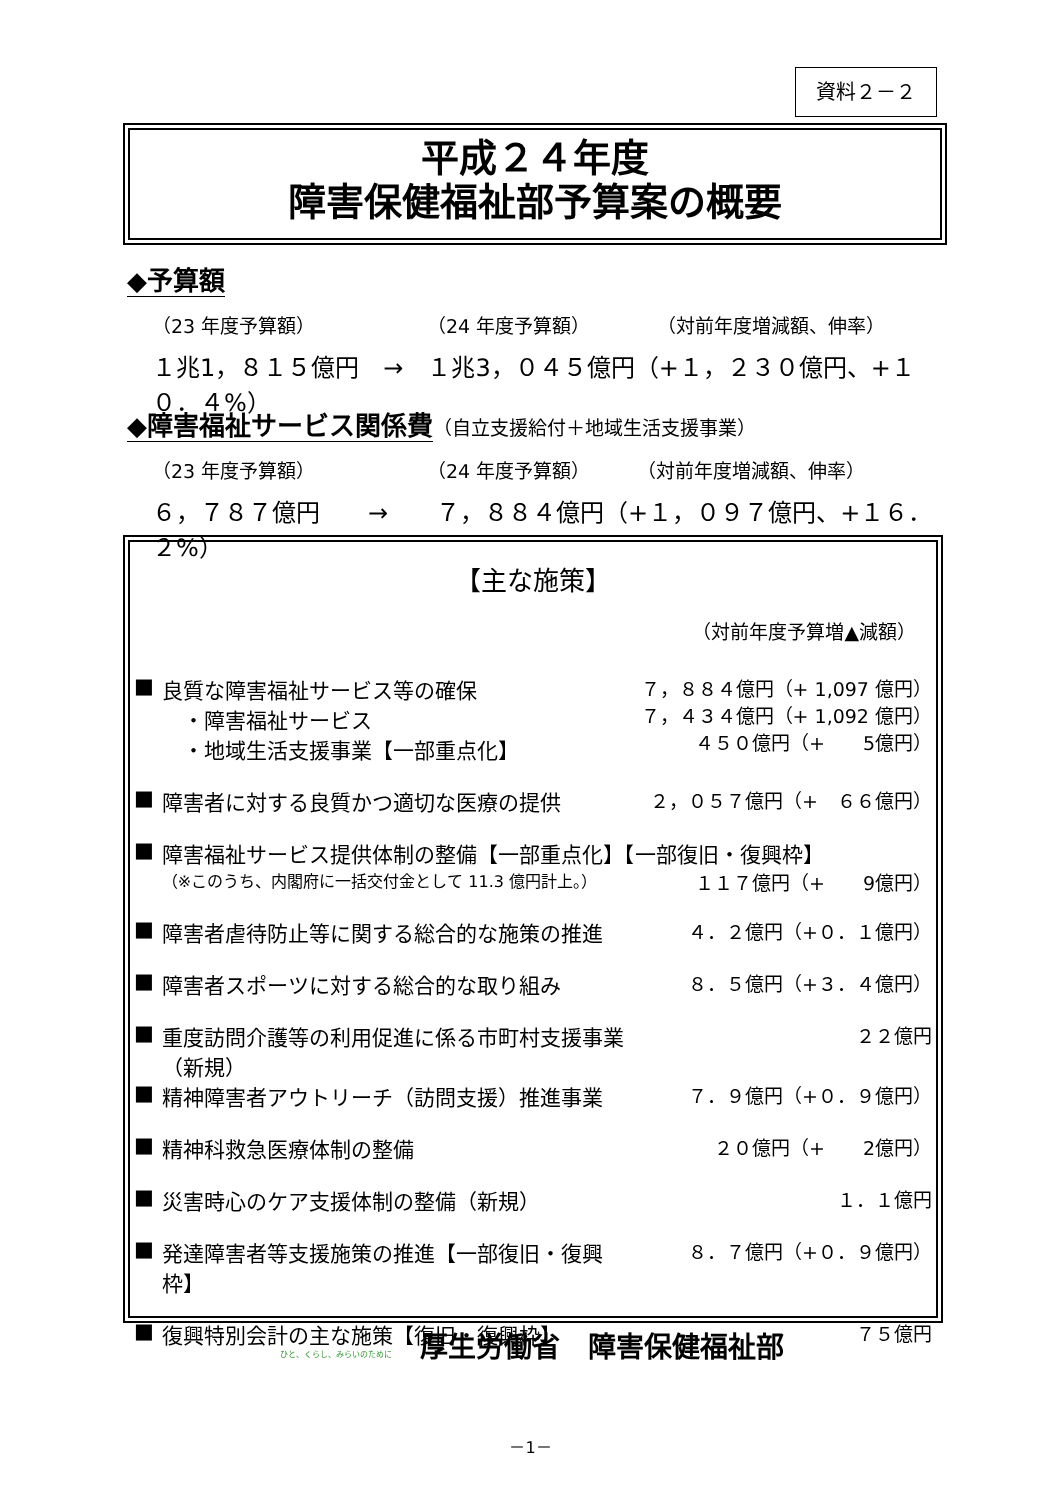資料２－２
平成２４年度
障害保健福祉部予算案の概要
◆予算額
（23 年度予算額） （24 年度予算額） （対前年度増減額、伸率）
１兆1，８１５億円　→　１兆3，０４５億円（+１，２３０億円、+１０．４%）
◆障害福祉サービス関係費
（自立支援給付＋地域生活支援事業）
（23 年度予算額） （24 年度予算額） （対前年度増減額、伸率）
６，７８７億円　　→　　７，８８４億円（+１，０９７億円、+１６．２%）
【主な施策】
（対前年度予算増▲減額）
| ■ | 良質な障害福祉サービス等の確保 ・障害福祉サービス ・地域生活支援事業【一部重点化】 | ７，８８４億円（+ 1,097 億円） ７，４３４億円（+ 1,092 億円） ４５０億円（+ 5億円） |
| ■ | 障害者に対する良質かつ適切な医療の提供 | ２，０５７億円（+ ６６億円） |
| ■ | 障害福祉サービス提供体制の整備【一部重点化】【一部復旧・復興枠】 | |
| | （※このうち、内閣府に一括交付金として 11.3 億円計上。） | １１７億円（+ 9億円） |
| ■ | 障害者虐待防止等に関する総合的な施策の推進 | ４．２億円（+０．１億円） |
| ■ | 障害者スポーツに対する総合的な取り組み | ８．５億円（+３．４億円） |
| ■ | 重度訪問介護等の利用促進に係る市町村支援事業 （新規） | ２２億円 |
| ■ | 精神障害者アウトリーチ（訪問支援）推進事業 | ７．９億円（+０．９億円） |
| ■ | 精神科救急医療体制の整備 | ２０億円（+ 2億円） |
| ■ | 災害時心のケア支援体制の整備（新規） | １．１億円 |
| ■ | 発達障害者等支援施策の推進【一部復旧・復興枠】 | ８．７億円（+０．９億円） |
| ■ | 復興特別会計の主な施策【復旧・復興枠】 | ７５億円 |
ひと、くらし、みらいのために　厚生労働省　障害保健福祉部
－1－